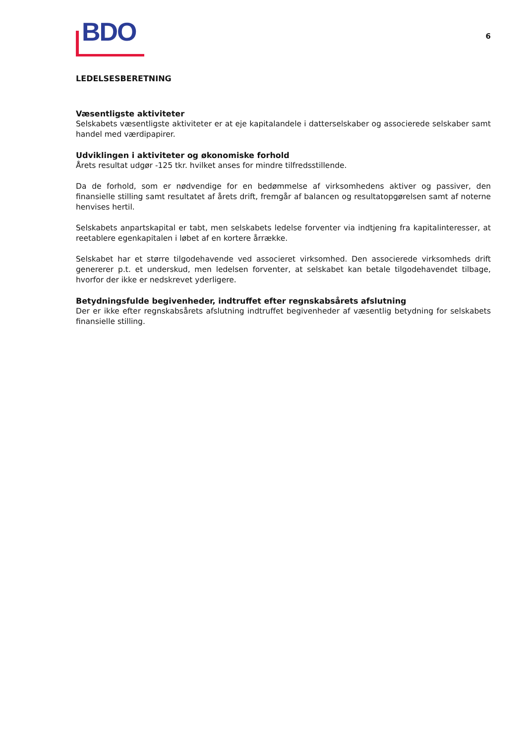BDO
6
LEDELSESBERETNING
Væsentligste aktiviteter
Selskabets væsentligste aktiviteter er at eje kapitalandele i datterselskaber og associerede selskaber samt handel med værdipapirer.
Udviklingen i aktiviteter og økonomiske forhold
Årets resultat udgør -125 tkr. hvilket anses for mindre tilfredsstillende.
Da de forhold, som er nødvendige for en bedømmelse af virksomhedens aktiver og passiver, den finansielle stilling samt resultatet af årets drift, fremgår af balancen og resultatopgørelsen samt af noterne henvises hertil.
Selskabets anpartskapital er tabt, men selskabets ledelse forventer via indtjening fra kapitalinteresser, at reetablere egenkapitalen i løbet af en kortere årrække.
Selskabet har et større tilgodehavende ved associeret virksomhed. Den associerede virksomheds drift genererer p.t. et underskud, men ledelsen forventer, at selskabet kan betale tilgodehavendet tilbage, hvorfor der ikke er nedskrevet yderligere.
Betydningsfulde begivenheder, indtruffet efter regnskabsårets afslutning
Der er ikke efter regnskabsårets afslutning indtruffet begivenheder af væsentlig betydning for selskabets finansielle stilling.